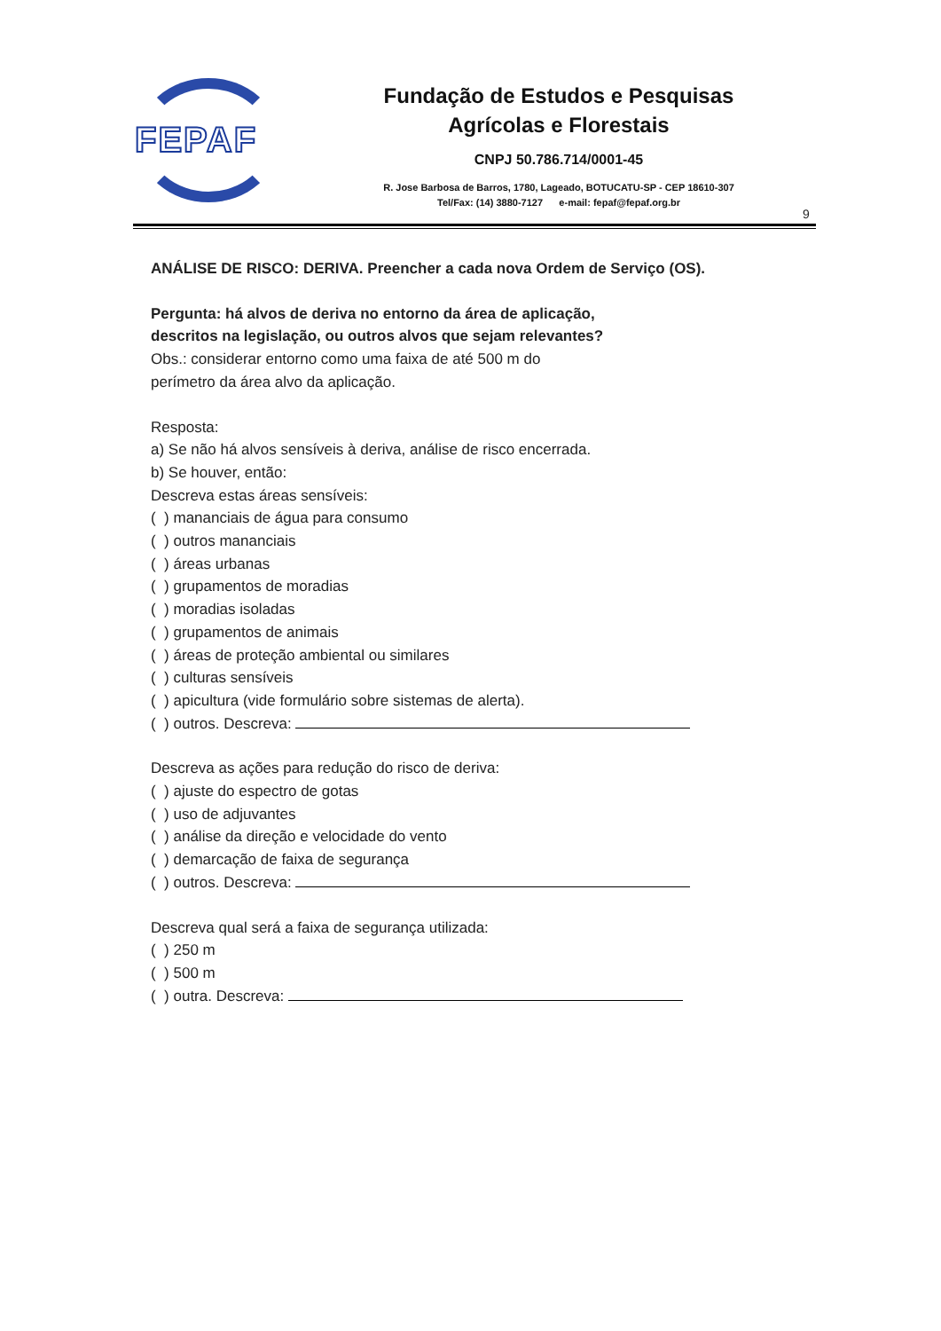FEPAF
Fundação de Estudos e Pesquisas
Agrícolas e Florestais
CNPJ 50.786.714/0001-45
R. Jose Barbosa de Barros, 1780, Lageado, BOTUCATU-SP - CEP 18610-307
Tel/Fax: (14) 3880-7127 e-mail: fepaf@fepaf.org.br
9
ANÁLISE DE RISCO: DERIVA. Preencher a cada nova Ordem de Serviço (OS).
Pergunta: há alvos de deriva no entorno da área de aplicação,
descritos na legislação, ou outros alvos que sejam relevantes?
Obs.: considerar entorno como uma faixa de até 500 m do
perímetro da área alvo da aplicação.
Resposta:
a) Se não há alvos sensíveis à deriva, análise de risco encerrada.
b) Se houver, então:
Descreva estas áreas sensíveis:
( ) mananciais de água para consumo
( ) outros mananciais
( ) áreas urbanas
( ) grupamentos de moradias
( ) moradias isoladas
( ) grupamentos de animais
( ) áreas de proteção ambiental ou similares
( ) culturas sensíveis
( ) apicultura (vide formulário sobre sistemas de alerta).
( ) outros. Descreva:
Descreva as ações para redução do risco de deriva:
( ) ajuste do espectro de gotas
( ) uso de adjuvantes
( ) análise da direção e velocidade do vento
( ) demarcação de faixa de segurança
( ) outros. Descreva:
Descreva qual será a faixa de segurança utilizada:
( ) 250 m
( ) 500 m
( ) outra. Descreva: